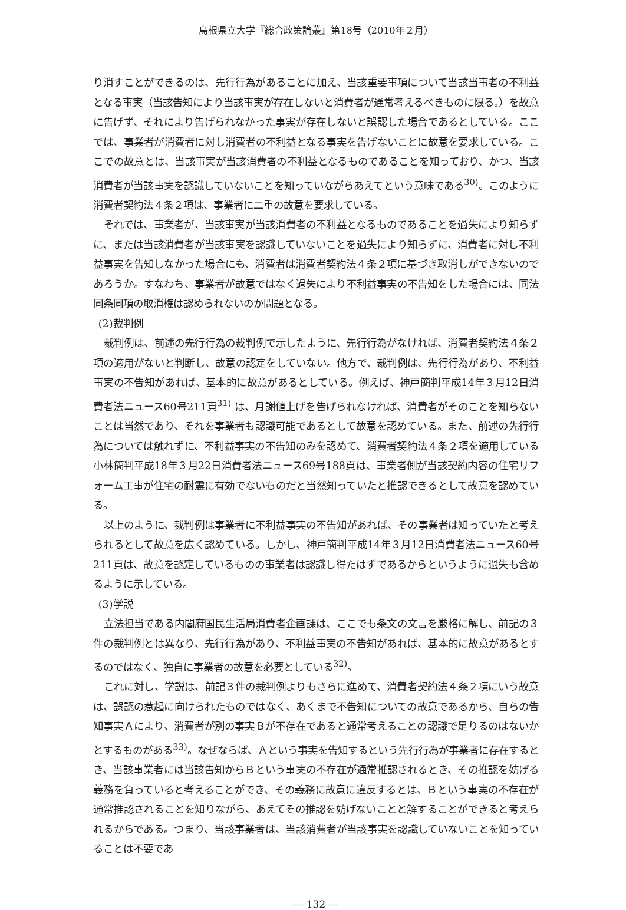島根県立大学『総合政策論叢』第18号（2010年２月）
り消すことができるのは、先行行為があることに加え、当該重要事項について当該当事者の不利益となる事実（当該告知により当該事実が存在しないと消費者が通常考えるべきものに限る。）を故意に告げず、それにより告げられなかった事実が存在しないと誤認した場合であるとしている。ここでは、事業者が消費者に対し消費者の不利益となる事実を告げないことに故意を要求している。ここでの故意とは、当該事実が当該消費者の不利益となるものであることを知っており、かつ、当該消費者が当該事実を認識していないことを知っていながらあえてという意味である<sup>30)</sup>。このように消費者契約法４条２項は、事業者に二重の故意を要求している。
それでは、事業者が、当該事実が当該消費者の不利益となるものであることを過失により知らずに、または当該消費者が当該事実を認識していないことを過失により知らずに、消費者に対し不利益事実を告知しなかった場合にも、消費者は消費者契約法４条２項に基づき取消しができないのであろうか。すなわち、事業者が故意ではなく過失により不利益事実の不告知をした場合には、同法同条同項の取消権は認められないのか問題となる。
(2)裁判例
裁判例は、前述の先行行為の裁判例で示したように、先行行為がなければ、消費者契約法４条２項の適用がないと判断し、故意の認定をしていない。他方で、裁判例は、先行行為があり、不利益事実の不告知があれば、基本的に故意があるとしている。例えば、神戸簡判平成14年３月12日消費者法ニュース60号211頁<sup>31)</sup> は、月謝値上げを告げられなければ、消費者がそのことを知らないことは当然であり、それを事業者も認識可能であるとして故意を認めている。また、前述の先行行為については触れずに、不利益事実の不告知のみを認めて、消費者契約法４条２項を適用している小林簡判平成18年３月22日消費者法ニュース69号188頁は、事業者側が当該契約内容の住宅リフォーム工事が住宅の耐震に有効でないものだと当然知っていたと推認できるとして故意を認めている。
以上のように、裁判例は事業者に不利益事実の不告知があれば、その事業者は知っていたと考えられるとして故意を広く認めている。しかし、神戸簡判平成14年３月12日消費者法ニュース60号211頁は、故意を認定しているものの事業者は認識し得たはずであるからというように過失も含めるように示している。
(3)学説
立法担当である内閣府国民生活局消費者企画課は、ここでも条文の文言を厳格に解し、前記の３件の裁判例とは異なり、先行行為があり、不利益事実の不告知があれば、基本的に故意があるとするのではなく、独自に事業者の故意を必要としている<sup>32)</sup>。
これに対し、学説は、前記３件の裁判例よりもさらに進めて、消費者契約法４条２項にいう故意は、誤認の惹起に向けられたものではなく、あくまで不告知についての故意であるから、自らの告知事実Ａにより、消費者が別の事実Ｂが不存在であると通常考えることの認識で足りるのはないかとするものがある<sup>33)</sup>。なぜならば、Ａという事実を告知するという先行行為が事業者に存在するとき、当該事業者には当該告知からＢという事実の不存在が通常推認されるとき、その推認を妨げる義務を負っていると考えることができ、その義務に故意に違反するとは、Ｂという事実の不存在が通常推認されることを知りながら、あえてその推認を妨げないことと解することができると考えられるからである。つまり、当該事業者は、当該消費者が当該事実を認識していないことを知っていることは不要であ
― 132 ―